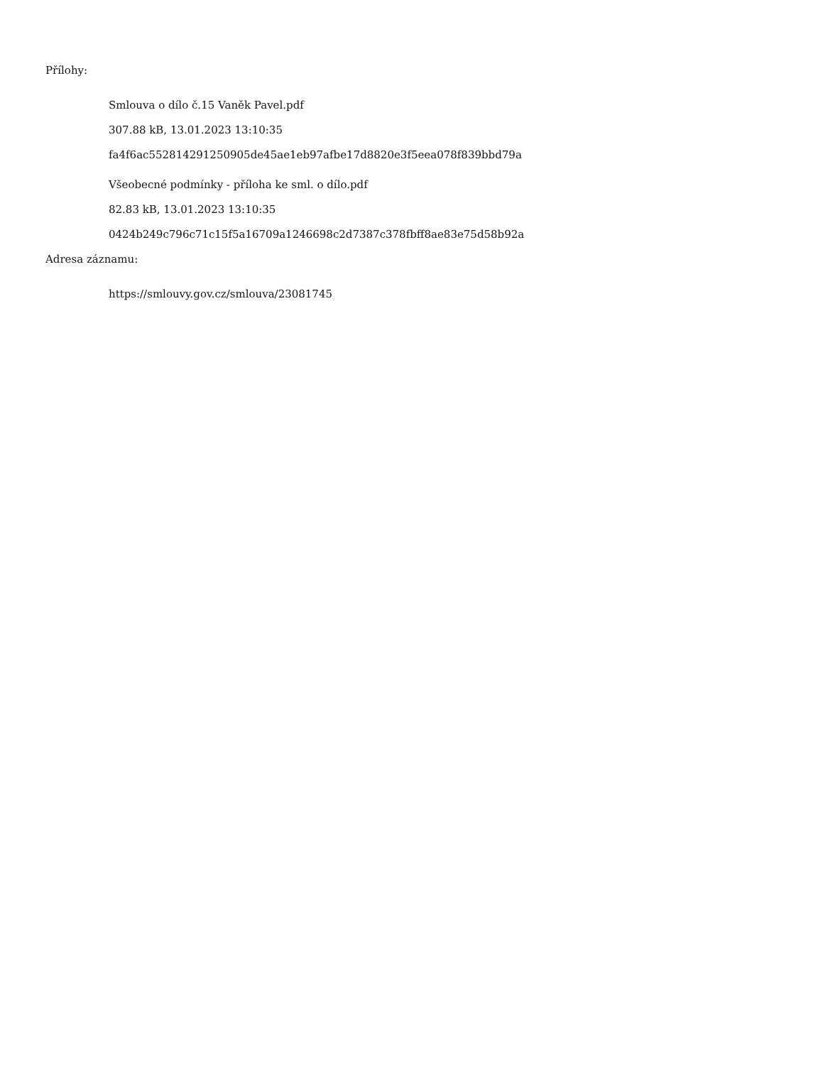Přílohy:
Smlouva o dílo č.15 Vaněk Pavel.pdf
307.88 kB, 13.01.2023 13:10:35
fa4f6ac552814291250905de45ae1eb97afbe17d8820e3f5eea078f839bbd79a
Všeobecné podmínky - příloha ke sml. o dílo.pdf
82.83 kB, 13.01.2023 13:10:35
0424b249c796c71c15f5a16709a1246698c2d7387c378fbff8ae83e75d58b92a
Adresa záznamu:
https://smlouvy.gov.cz/smlouva/23081745